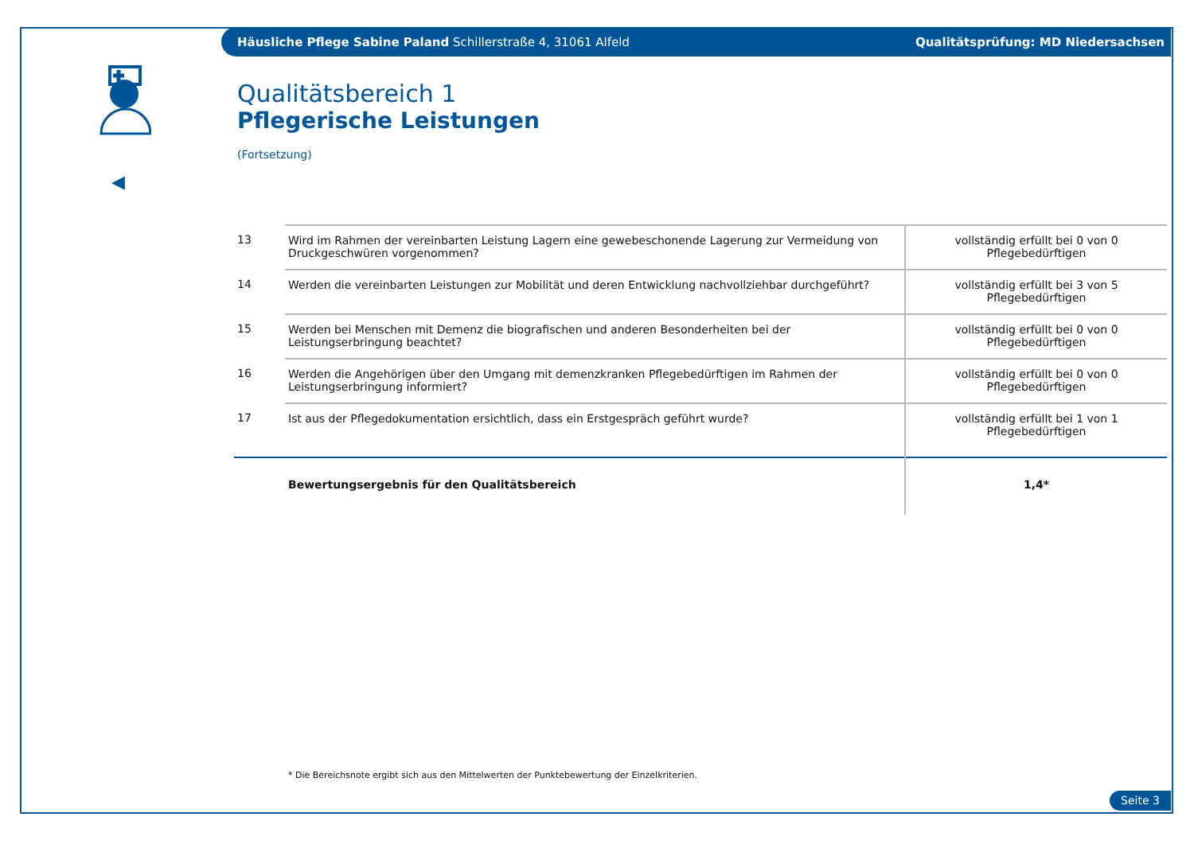Häusliche Pflege Sabine Paland Schillerstraße 4, 31061 Alfeld
Qualitätsprüfung: MD Niedersachsen
◀
Qualitätsbereich 1
Pflegerische Leistungen
(Fortsetzung)
| 13 | Wird im Rahmen der vereinbarten Leistung Lagern eine gewebeschonende Lagerung zur Vermeidung von Druckgeschwüren vorgenommen? | vollständig erfüllt bei 0 von 0 Pflegebedürftigen |
| 14 | Werden die vereinbarten Leistungen zur Mobilität und deren Entwicklung nachvollziehbar durchgeführt? | vollständig erfüllt bei 3 von 5 Pflegebedürftigen |
| 15 | Werden bei Menschen mit Demenz die biografischen und anderen Besonderheiten bei der Leistungserbringung beachtet? | vollständig erfüllt bei 0 von 0 Pflegebedürftigen |
| 16 | Werden die Angehörigen über den Umgang mit demenzkranken Pflegebedürftigen im Rahmen der Leistungserbringung informiert? | vollständig erfüllt bei 0 von 0 Pflegebedürftigen |
| 17 | Ist aus der Pflegedokumentation ersichtlich, dass ein Erstgespräch geführt wurde? | vollständig erfüllt bei 1 von 1 Pflegebedürftigen |
| | Bewertungsergebnis für den Qualitätsbereich | 1,4* |
* Die Bereichsnote ergibt sich aus den Mittelwerten der Punktebewertung der Einzelkriterien.
Seite 3